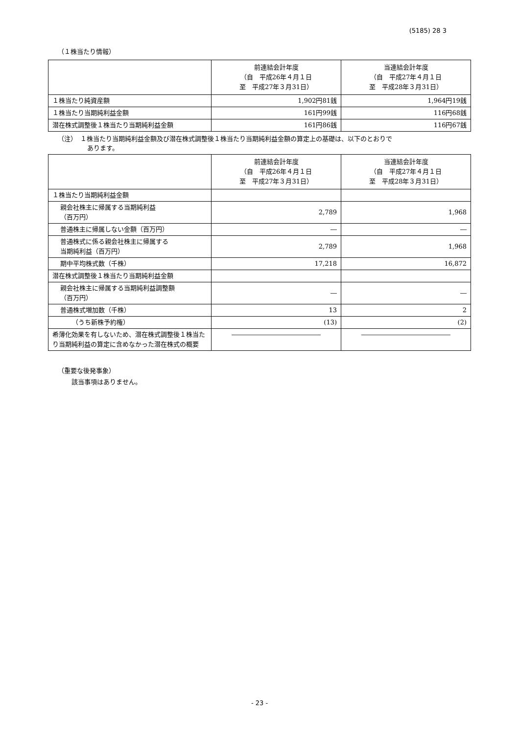(5185) 28 3
（１株当たり情報）
| | 前連結会計年度 （自 平成26年４月１日 至 平成27年３月31日） | 当連結会計年度 （自 平成27年４月１日 至 平成28年３月31日） |
| --- | --- | --- |
| １株当たり純資産額 | 1,902円81銭 | 1,964円19銭 |
| １株当たり当期純利益金額 | 161円99銭 | 116円68銭 |
| 潜在株式調整後１株当たり当期純利益金額 | 161円86銭 | 116円67銭 |
（注）　１株当たり当期純利益金額及び潜在株式調整後１株当たり当期純利益金額の算定上の基礎は、以下のとおりで
あります。
| | 前連結会計年度 （自 平成26年４月１日 至 平成27年３月31日） | 当連結会計年度 （自 平成27年４月１日 至 平成28年３月31日） |
| --- | --- | --- |
| １株当たり当期純利益金額 | | |
| 親会社株主に帰属する当期純利益 （百万円） | 2,789 | 1,968 |
| 普通株主に帰属しない金額（百万円） | ― | ― |
| 普通株式に係る親会社株主に帰属する 当期純利益（百万円） | 2,789 | 1,968 |
| 期中平均株式数（千株） | 17,218 | 16,872 |
| 潜在株式調整後１株当たり当期純利益金額 | | |
| 親会社株主に帰属する当期純利益調整額 （百万円） | ― | ― |
| 普通株式増加数（千株） | 13 | 2 |
| （うち新株予約権） | (13) | (2) |
| 希薄化効果を有しないため、潜在株式調整後１株当たり当期純利益の算定に含めなかった潜在株式の概要 | ―――――――――――――― | ―――――――――――――― |
（重要な後発事象）
該当事項はありません。
- 23 -